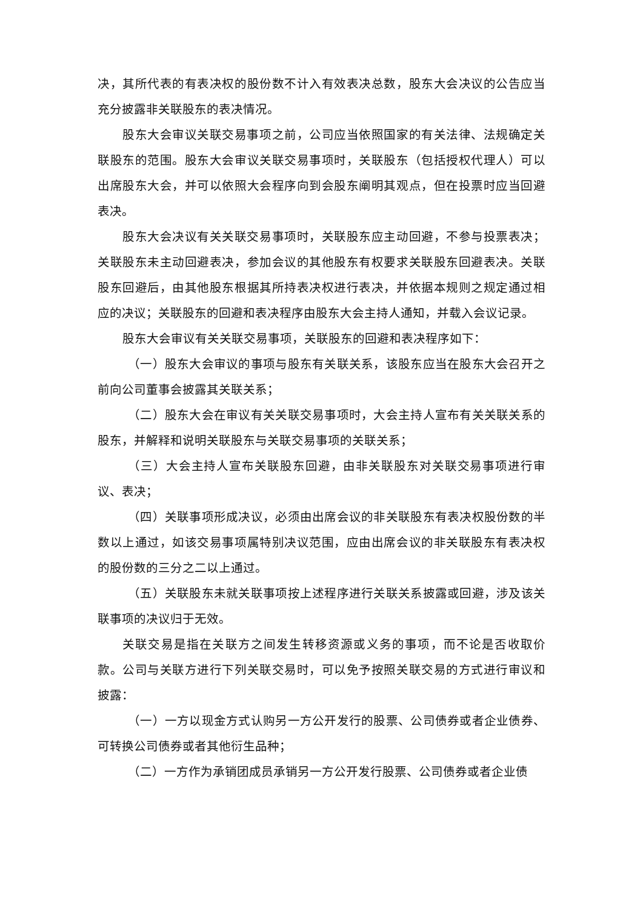决，其所代表的有表决权的股份数不计入有效表决总数，股东大会决议的公告应当充分披露非关联股东的表决情况。
股东大会审议关联交易事项之前，公司应当依照国家的有关法律、法规确定关联股东的范围。股东大会审议关联交易事项时，关联股东（包括授权代理人）可以出席股东大会，并可以依照大会程序向到会股东阐明其观点，但在投票时应当回避表决。
股东大会决议有关关联交易事项时，关联股东应主动回避，不参与投票表决；关联股东未主动回避表决，参加会议的其他股东有权要求关联股东回避表决。关联股东回避后，由其他股东根据其所持表决权进行表决，并依据本规则之规定通过相应的决议；关联股东的回避和表决程序由股东大会主持人通知，并载入会议记录。
股东大会审议有关关联交易事项，关联股东的回避和表决程序如下：
（一）股东大会审议的事项与股东有关联关系，该股东应当在股东大会召开之前向公司董事会披露其关联关系；
（二）股东大会在审议有关关联交易事项时，大会主持人宣布有关关联关系的股东，并解释和说明关联股东与关联交易事项的关联关系；
（三）大会主持人宣布关联股东回避，由非关联股东对关联交易事项进行审议、表决；
（四）关联事项形成决议，必须由出席会议的非关联股东有表决权股份数的半数以上通过，如该交易事项属特别决议范围，应由出席会议的非关联股东有表决权的股份数的三分之二以上通过。
（五）关联股东未就关联事项按上述程序进行关联关系披露或回避，涉及该关联事项的决议归于无效。
关联交易是指在关联方之间发生转移资源或义务的事项，而不论是否收取价款。公司与关联方进行下列关联交易时，可以免予按照关联交易的方式进行审议和披露：
（一）一方以现金方式认购另一方公开发行的股票、公司债券或者企业债券、可转换公司债券或者其他衍生品种；
（二）一方作为承销团成员承销另一方公开发行股票、公司债券或者企业债